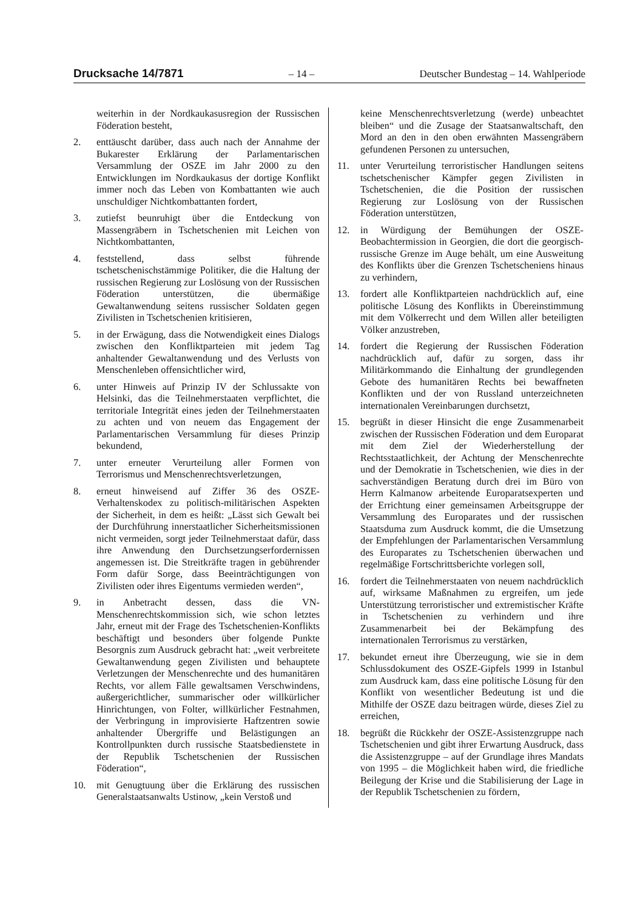Drucksache 14/7871 – 14 – Deutscher Bundestag – 14. Wahlperiode
weiterhin in der Nordkaukasusregion der Russischen Föderation besteht,
2. enttäuscht darüber, dass auch nach der Annahme der Bukarester Erklärung der Parlamentarischen Versammlung der OSZE im Jahr 2000 zu den Entwicklungen im Nordkaukasus der dortige Konflikt immer noch das Leben von Kombattanten wie auch unschuldiger Nichtkombattanten fordert,
3. zutiefst beunruhigt über die Entdeckung von Massengräbern in Tschetschenien mit Leichen von Nichtkombattanten,
4. feststellend, dass selbst führende tschetschenischstämmige Politiker, die die Haltung der russischen Regierung zur Loslösung von der Russischen Föderation unterstützen, die übermäßige Gewaltanwendung seitens russischer Soldaten gegen Zivilisten in Tschetschenien kritisieren,
5. in der Erwägung, dass die Notwendigkeit eines Dialogs zwischen den Konfliktparteien mit jedem Tag anhaltender Gewaltanwendung und des Verlusts von Menschenleben offensichtlicher wird,
6. unter Hinweis auf Prinzip IV der Schlussakte von Helsinki, das die Teilnehmerstaaten verpflichtet, die territoriale Integrität eines jeden der Teilnehmerstaaten zu achten und von neuem das Engagement der Parlamentarischen Versammlung für dieses Prinzip bekundend,
7. unter erneuter Verurteilung aller Formen von Terrorismus und Menschenrechtsverletzungen,
8. erneut hinweisend auf Ziffer 36 des OSZE-Verhaltenskodex zu politisch-militärischen Aspekten der Sicherheit, in dem es heißt: „Lässt sich Gewalt bei der Durchführung innerstaatlicher Sicherheitsmissionen nicht vermeiden, sorgt jeder Teilnehmerstaat dafür, dass ihre Anwendung den Durchsetzungserfordernissen angemessen ist. Die Streitkräfte tragen in gebührender Form dafür Sorge, dass Beeinträchtigungen von Zivilisten oder ihres Eigentums vermieden werden“,
9. in Anbetracht dessen, dass die VN-Menschenrechtskommission sich, wie schon letztes Jahr, erneut mit der Frage des Tschetschenien-Konflikts beschäftigt und besonders über folgende Punkte Besorgnis zum Ausdruck gebracht hat: „weit verbreitete Gewaltanwendung gegen Zivilisten und behauptete Verletzungen der Menschenrechte und des humanitären Rechts, vor allem Fälle gewaltsamen Verschwindens, außergerichtlicher, summarischer oder willkürlicher Hinrichtungen, von Folter, willkürlicher Festnahmen, der Verbringung in improvisierte Haftzentren sowie anhaltender Übergriffe und Belästigungen an Kontrollpunkten durch russische Staatsbedienstete in der Republik Tschetschenien der Russischen Föderation“,
10. mit Genugtuung über die Erklärung des russischen Generalstaatsanwalts Ustinow, „kein Verstoß und
keine Menschenrechtsverletzung (werde) unbeachtet bleiben“ und die Zusage der Staatsanwaltschaft, den Mord an den in den oben erwähnten Massengräbern gefundenen Personen zu untersuchen,
11. unter Verurteilung terroristischer Handlungen seitens tschetschenischer Kämpfer gegen Zivilisten in Tschetschenien, die die Position der russischen Regierung zur Loslösung von der Russischen Föderation unterstützen,
12. in Würdigung der Bemühungen der OSZE-Beobachtermission in Georgien, die dort die georgisch-russische Grenze im Auge behält, um eine Ausweitung des Konflikts über die Grenzen Tschetscheniens hinaus zu verhindern,
13. fordert alle Konfliktparteien nachdrücklich auf, eine politische Lösung des Konflikts in Übereinstimmung mit dem Völkerrecht und dem Willen aller beteiligten Völker anzustreben,
14. fordert die Regierung der Russischen Föderation nachdrücklich auf, dafür zu sorgen, dass ihr Militärkommando die Einhaltung der grundlegenden Gebote des humanitären Rechts bei bewaffneten Konflikten und der von Russland unterzeichneten internationalen Vereinbarungen durchsetzt,
15. begrüßt in dieser Hinsicht die enge Zusammenarbeit zwischen der Russischen Föderation und dem Europarat mit dem Ziel der Wiederherstellung der Rechtsstaatlichkeit, der Achtung der Menschenrechte und der Demokratie in Tschetschenien, wie dies in der sachverständigen Beratung durch drei im Büro von Herrn Kalmanow arbeitende Europaratsexperten und der Errichtung einer gemeinsamen Arbeitsgruppe der Versammlung des Europarates und der russischen Staatsduma zum Ausdruck kommt, die die Umsetzung der Empfehlungen der Parlamentarischen Versammlung des Europarates zu Tschetschenien überwachen und regelmäßige Fortschrittsberichte vorlegen soll,
16. fordert die Teilnehmerstaaten von neuem nachdrücklich auf, wirksame Maßnahmen zu ergreifen, um jede Unterstützung terroristischer und extremistischer Kräfte in Tschetschenien zu verhindern und ihre Zusammenarbeit bei der Bekämpfung des internationalen Terrorismus zu verstärken,
17. bekundet erneut ihre Überzeugung, wie sie in dem Schlussdokument des OSZE-Gipfels 1999 in Istanbul zum Ausdruck kam, dass eine politische Lösung für den Konflikt von wesentlicher Bedeutung ist und die Mithilfe der OSZE dazu beitragen würde, dieses Ziel zu erreichen,
18. begrüßt die Rückkehr der OSZE-Assistenzgruppe nach Tschetschenien und gibt ihrer Erwartung Ausdruck, dass die Assistenzgruppe – auf der Grundlage ihres Mandats von 1995 – die Möglichkeit haben wird, die friedliche Beilegung der Krise und die Stabilisierung der Lage in der Republik Tschetschenien zu fördern,